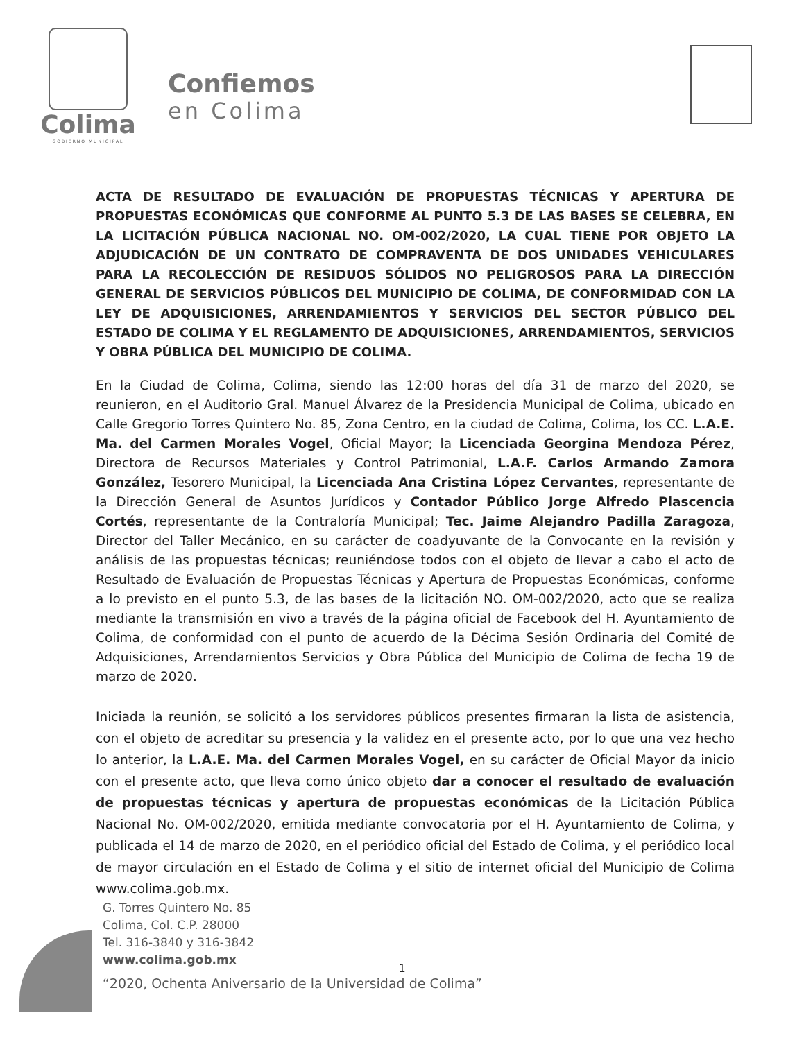Colima
GOBIERNO MUNICIPAL
Confiemos
en Colima
ACTA DE RESULTADO DE EVALUACIÓN DE PROPUESTAS TÉCNICAS Y APERTURA DE PROPUESTAS ECONÓMICAS QUE CONFORME AL PUNTO 5.3 DE LAS BASES SE CELEBRA, EN LA LICITACIÓN PÚBLICA NACIONAL NO. OM-002/2020, LA CUAL TIENE POR OBJETO LA ADJUDICACIÓN DE UN CONTRATO DE COMPRAVENTA DE DOS UNIDADES VEHICULARES PARA LA RECOLECCIÓN DE RESIDUOS SÓLIDOS NO PELIGROSOS PARA LA DIRECCIÓN GENERAL DE SERVICIOS PÚBLICOS DEL MUNICIPIO DE COLIMA, DE CONFORMIDAD CON LA LEY DE ADQUISICIONES, ARRENDAMIENTOS Y SERVICIOS DEL SECTOR PÚBLICO DEL ESTADO DE COLIMA Y EL REGLAMENTO DE ADQUISICIONES, ARRENDAMIENTOS, SERVICIOS Y OBRA PÚBLICA DEL MUNICIPIO DE COLIMA.
En la Ciudad de Colima, Colima, siendo las 12:00 horas del día 31 de marzo del 2020, se reunieron, en el Auditorio Gral. Manuel Álvarez de la Presidencia Municipal de Colima, ubicado en Calle Gregorio Torres Quintero No. 85, Zona Centro, en la ciudad de Colima, Colima, los CC. L.A.E. Ma. del Carmen Morales Vogel, Oficial Mayor; la Licenciada Georgina Mendoza Pérez, Directora de Recursos Materiales y Control Patrimonial, L.A.F. Carlos Armando Zamora González, Tesorero Municipal, la Licenciada Ana Cristina López Cervantes, representante de la Dirección General de Asuntos Jurídicos y Contador Público Jorge Alfredo Plascencia Cortés, representante de la Contraloría Municipal; Tec. Jaime Alejandro Padilla Zaragoza, Director del Taller Mecánico, en su carácter de coadyuvante de la Convocante en la revisión y análisis de las propuestas técnicas; reuniéndose todos con el objeto de llevar a cabo el acto de Resultado de Evaluación de Propuestas Técnicas y Apertura de Propuestas Económicas, conforme a lo previsto en el punto 5.3, de las bases de la licitación NO. OM-002/2020, acto que se realiza mediante la transmisión en vivo a través de la página oficial de Facebook del H. Ayuntamiento de Colima, de conformidad con el punto de acuerdo de la Décima Sesión Ordinaria del Comité de Adquisiciones, Arrendamientos Servicios y Obra Pública del Municipio de Colima de fecha 19 de marzo de 2020.
Iniciada la reunión, se solicitó a los servidores públicos presentes firmaran la lista de asistencia, con el objeto de acreditar su presencia y la validez en el presente acto, por lo que una vez hecho lo anterior, la L.A.E. Ma. del Carmen Morales Vogel, en su carácter de Oficial Mayor da inicio con el presente acto, que lleva como único objeto dar a conocer el resultado de evaluación de propuestas técnicas y apertura de propuestas económicas de la Licitación Pública Nacional No. OM-002/2020, emitida mediante convocatoria por el H. Ayuntamiento de Colima, y publicada el 14 de marzo de 2020, en el periódico oficial del Estado de Colima, y el periódico local de mayor circulación en el Estado de Colima y el sitio de internet oficial del Municipio de Colima www.colima.gob.mx.
G. Torres Quintero No. 85
Colima, Col. C.P. 28000
Tel. 316-3840 y 316-3842
www.colima.gob.mx
1
“2020, Ochenta Aniversario de la Universidad de Colima”